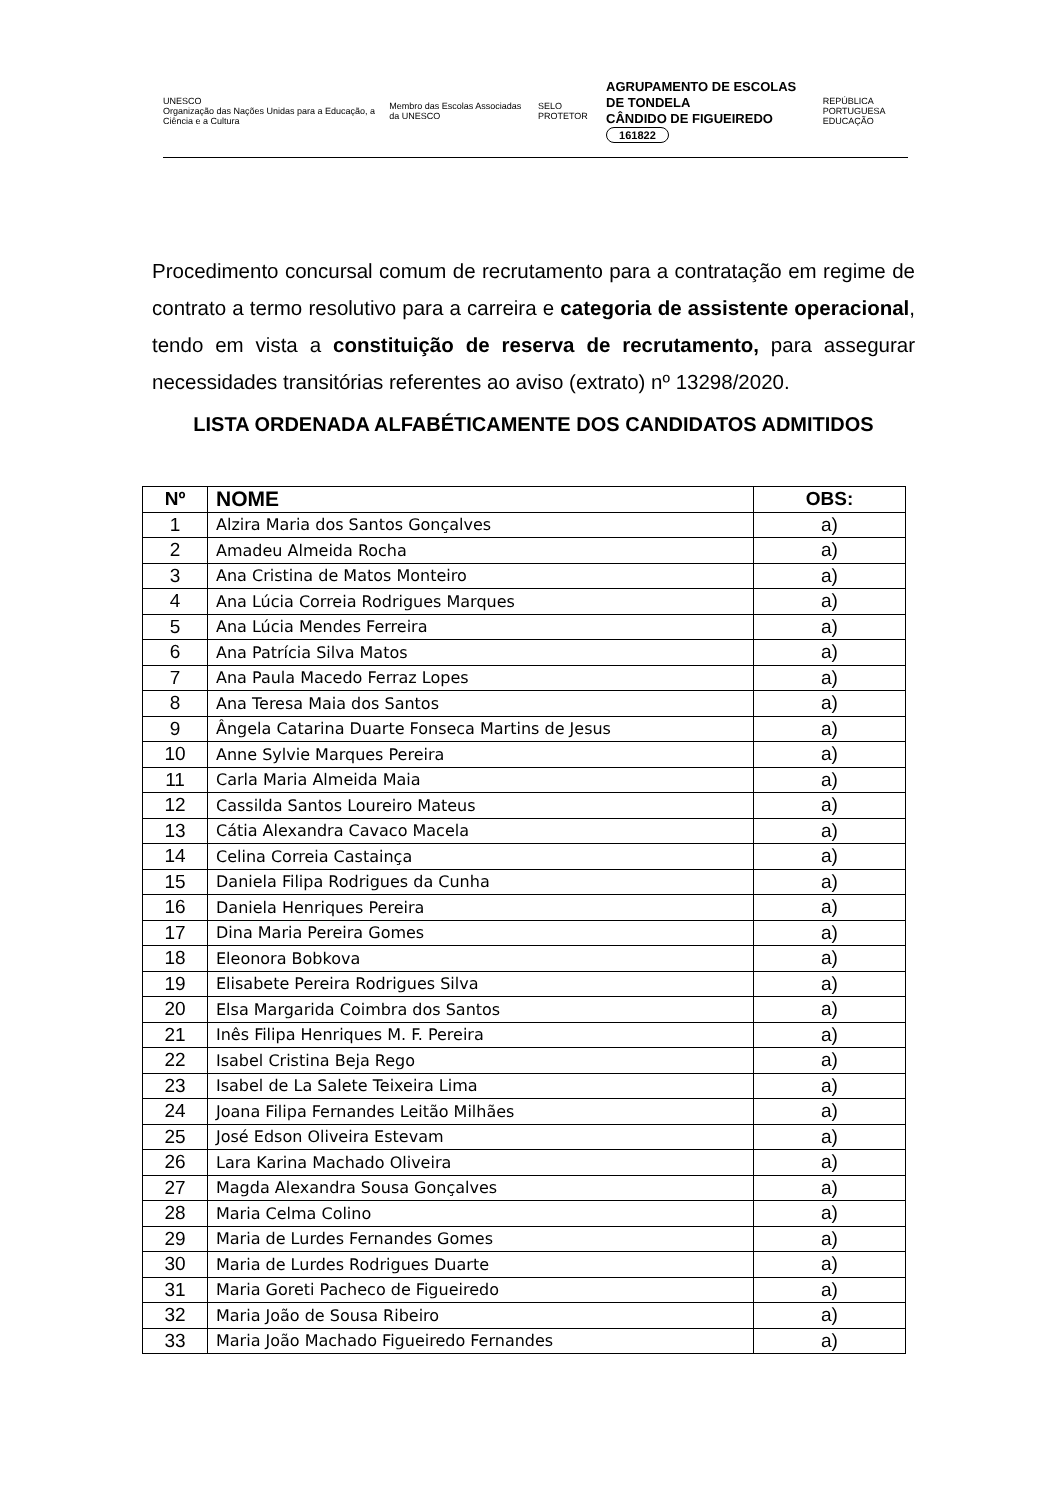UNESCO
Organização das Nações Unidas para a Educação, a Ciência e a Cultura Membro das Escolas Associadas da UNESCO SELO PROTETOR AGRUPAMENTO DE ESCOLAS DE TONDELA
CÂNDIDO DE FIGUEIREDO
161822 REPÚBLICA PORTUGUESA
EDUCAÇÃO
Procedimento concursal comum de recrutamento para a contratação em regime de contrato a termo resolutivo para a carreira e categoria de assistente operacional, tendo em vista a constituição de reserva de recrutamento, para assegurar necessidades transitórias referentes ao aviso (extrato) nº 13298/2020.
LISTA ORDENADA ALFABÉTICAMENTE DOS CANDIDATOS ADMITIDOS
| Nº | NOME | OBS: |
| --- | --- | --- |
| 1 | Alzira Maria dos Santos Gonçalves | a) |
| 2 | Amadeu Almeida Rocha | a) |
| 3 | Ana Cristina de Matos Monteiro | a) |
| 4 | Ana Lúcia Correia Rodrigues Marques | a) |
| 5 | Ana Lúcia Mendes Ferreira | a) |
| 6 | Ana Patrícia Silva Matos | a) |
| 7 | Ana Paula Macedo Ferraz Lopes | a) |
| 8 | Ana Teresa Maia dos Santos | a) |
| 9 | Ângela Catarina Duarte Fonseca Martins de Jesus | a) |
| 10 | Anne Sylvie Marques Pereira | a) |
| 11 | Carla Maria Almeida Maia | a) |
| 12 | Cassilda Santos Loureiro Mateus | a) |
| 13 | Cátia Alexandra Cavaco Macela | a) |
| 14 | Celina Correia Castainça | a) |
| 15 | Daniela Filipa Rodrigues da Cunha | a) |
| 16 | Daniela Henriques Pereira | a) |
| 17 | Dina Maria Pereira Gomes | a) |
| 18 | Eleonora Bobkova | a) |
| 19 | Elisabete Pereira Rodrigues Silva | a) |
| 20 | Elsa Margarida Coimbra dos Santos | a) |
| 21 | Inês Filipa Henriques M. F. Pereira | a) |
| 22 | Isabel Cristina Beja Rego | a) |
| 23 | Isabel de La Salete Teixeira Lima | a) |
| 24 | Joana Filipa Fernandes Leitão Milhães | a) |
| 25 | José Edson Oliveira Estevam | a) |
| 26 | Lara Karina Machado Oliveira | a) |
| 27 | Magda Alexandra Sousa Gonçalves | a) |
| 28 | Maria Celma Colino | a) |
| 29 | Maria de Lurdes Fernandes Gomes | a) |
| 30 | Maria de Lurdes Rodrigues Duarte | a) |
| 31 | Maria Goreti Pacheco de Figueiredo | a) |
| 32 | Maria João de Sousa Ribeiro | a) |
| 33 | Maria João Machado Figueiredo Fernandes | a) |